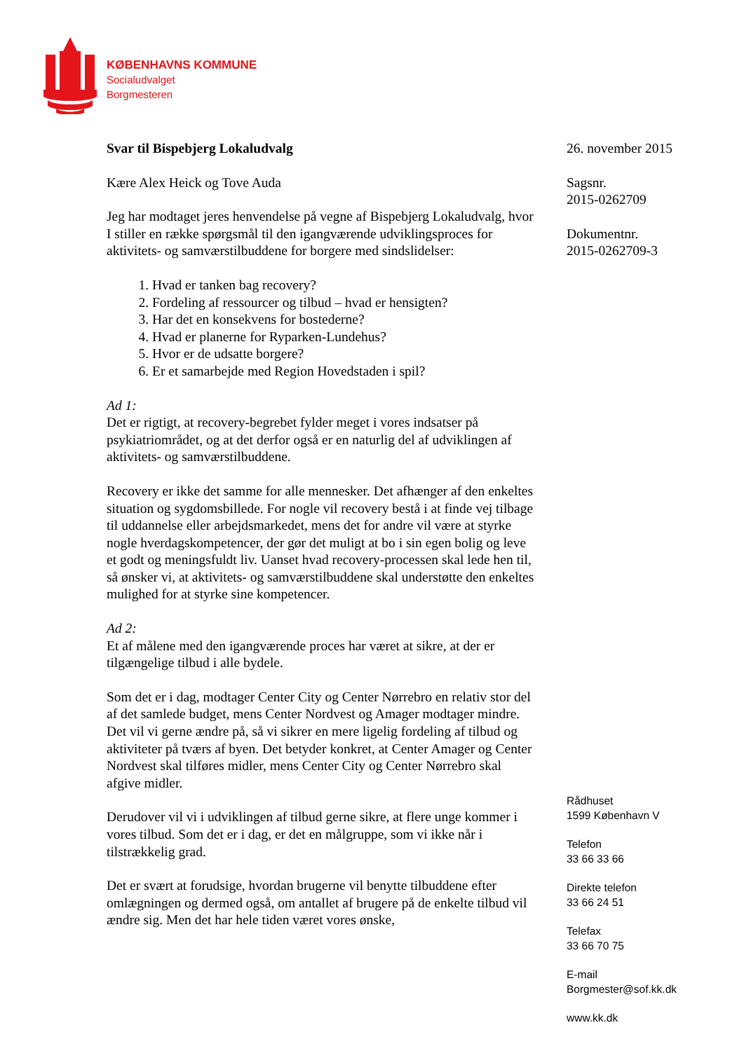KØBENHAVNS KOMMUNE
Socialudvalget
Borgmesteren
Svar til Bispebjerg Lokaludvalg
Kære Alex Heick og Tove Auda
Jeg har modtaget jeres henvendelse på vegne af Bispebjerg Lokaludvalg, hvor I stiller en række spørgsmål til den igangværende udviklingsproces for aktivitets- og samværstilbuddene for borgere med sindslidelser:
1. Hvad er tanken bag recovery?
2. Fordeling af ressourcer og tilbud – hvad er hensigten?
3. Har det en konsekvens for bostederne?
4. Hvad er planerne for Ryparken-Lundehus?
5. Hvor er de udsatte borgere?
6. Er et samarbejde med Region Hovedstaden i spil?
Ad 1:
Det er rigtigt, at recovery-begrebet fylder meget i vores indsatser på psykiatriområdet, og at det derfor også er en naturlig del af udviklingen af aktivitets- og samværstilbuddene.
Recovery er ikke det samme for alle mennesker. Det afhænger af den enkeltes situation og sygdomsbillede. For nogle vil recovery bestå i at finde vej tilbage til uddannelse eller arbejdsmarkedet, mens det for andre vil være at styrke nogle hverdagskompetencer, der gør det muligt at bo i sin egen bolig og leve et godt og meningsfuldt liv. Uanset hvad recovery-processen skal lede hen til, så ønsker vi, at aktivitets- og samværstilbuddene skal understøtte den enkeltes mulighed for at styrke sine kompetencer.
Ad 2:
Et af målene med den igangværende proces har været at sikre, at der er tilgængelige tilbud i alle bydele.
Som det er i dag, modtager Center City og Center Nørrebro en relativ stor del af det samlede budget, mens Center Nordvest og Amager modtager mindre. Det vil vi gerne ændre på, så vi sikrer en mere ligelig fordeling af tilbud og aktiviteter på tværs af byen. Det betyder konkret, at Center Amager og Center Nordvest skal tilføres midler, mens Center City og Center Nørrebro skal afgive midler.
Derudover vil vi i udviklingen af tilbud gerne sikre, at flere unge kommer i vores tilbud. Som det er i dag, er det en målgruppe, som vi ikke når i tilstrækkelig grad.
Det er svært at forudsige, hvordan brugerne vil benytte tilbuddene efter omlægningen og dermed også, om antallet af brugere på de enkelte tilbud vil ændre sig. Men det har hele tiden været vores ønske,
26. november 2015
Sagsnr.
2015-0262709
Dokumentnr.
2015-0262709-3
Rådhuset
1599 København V
Telefon
33 66 33 66
Direkte telefon
33 66 24 51
Telefax
33 66 70 75
E-mail
Borgmester@sof.kk.dk
www.kk.dk